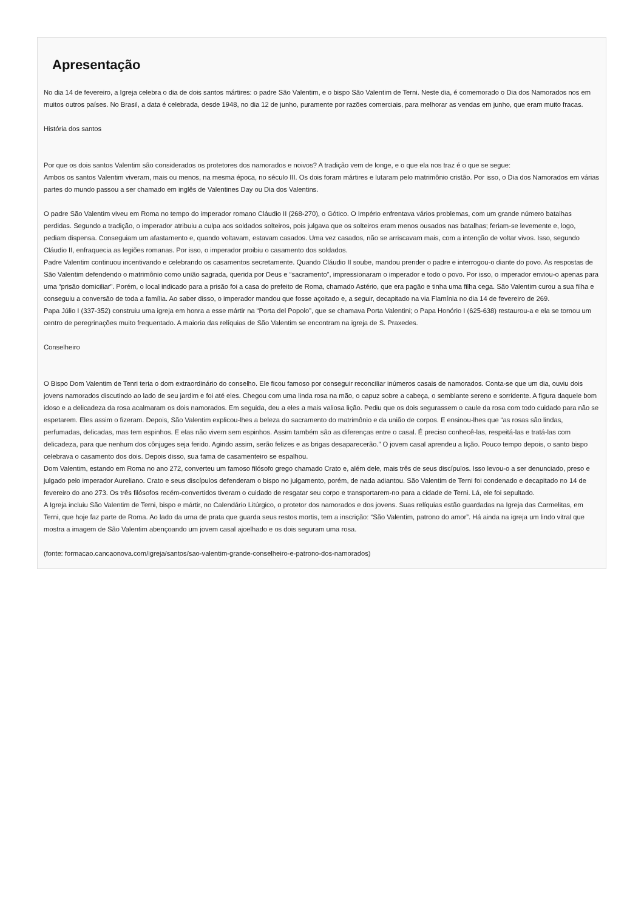Apresentação
No dia 14 de fevereiro, a Igreja celebra o dia de dois santos mártires: o padre São Valentim, e o bispo São Valentim de Terni. Neste dia, é comemorado o Dia dos Namorados nos em muitos outros países. No Brasil, a data é celebrada, desde 1948, no dia 12 de junho, puramente por razões comerciais, para melhorar as vendas em junho, que eram muito fracas.
História dos santos
Por que os dois santos Valentim são considerados os protetores dos namorados e noivos? A tradição vem de longe, e o que ela nos traz é o que se segue:
Ambos os santos Valentim viveram, mais ou menos, na mesma época, no século III. Os dois foram mártires e lutaram pelo matrimônio cristão. Por isso, o Dia dos Namorados em várias partes do mundo passou a ser chamado em inglês de Valentines Day ou Dia dos Valentins.
O padre São Valentim viveu em Roma no tempo do imperador romano Cláudio II (268-270), o Gótico. O Império enfrentava vários problemas, com um grande número batalhas perdidas. Segundo a tradição, o imperador atribuiu a culpa aos soldados solteiros, pois julgava que os solteiros eram menos ousados nas batalhas; feriam-se levemente e, logo, pediam dispensa. Conseguiam um afastamento e, quando voltavam, estavam casados. Uma vez casados, não se arriscavam mais, com a intenção de voltar vivos. Isso, segundo Cláudio II, enfraquecia as legiões romanas. Por isso, o imperador proibiu o casamento dos soldados.
Padre Valentim continuou incentivando e celebrando os casamentos secretamente. Quando Cláudio II soube, mandou prender o padre e interrogou-o diante do povo. As respostas de São Valentim defendendo o matrimônio como união sagrada, querida por Deus e “sacramento”, impressionaram o imperador e todo o povo. Por isso, o imperador enviou-o apenas para uma “prisão domiciliar”. Porém, o local indicado para a prisão foi a casa do prefeito de Roma, chamado Astério, que era pagão e tinha uma filha cega. São Valentim curou a sua filha e conseguiu a conversão de toda a família. Ao saber disso, o imperador mandou que fosse açoitado e, a seguir, decapitado na via Flamínia no dia 14 de fevereiro de 269.
Papa Júlio I (337-352) construiu uma igreja em honra a esse mártir na “Porta del Popolo”, que se chamava Porta Valentini; o Papa Honório I (625-638) restaurou-a e ela se tornou um centro de peregrinações muito frequentado. A maioria das relíquias de São Valentim se encontram na igreja de S. Praxedes.
Conselheiro
O Bispo Dom Valentim de Tenri teria o dom extraordinário do conselho. Ele ficou famoso por conseguir reconciliar inúmeros casais de namorados. Conta-se que um dia, ouviu dois jovens namorados discutindo ao lado de seu jardim e foi até eles. Chegou com uma linda rosa na mão, o capuz sobre a cabeça, o semblante sereno e sorridente. A figura daquele bom idoso e a delicadeza da rosa acalmaram os dois namorados. Em seguida, deu a eles a mais valiosa lição. Pediu que os dois segurassem o caule da rosa com todo cuidado para não se espetarem. Eles assim o fizeram. Depois, São Valentim explicou-lhes a beleza do sacramento do matrimônio e da união de corpos. E ensinou-lhes que “as rosas são lindas, perfumadas, delicadas, mas tem espinhos. E elas não vivem sem espinhos. Assim também são as diferenças entre o casal. É preciso conhecê-las, respeitá-las e tratá-las com delicadeza, para que nenhum dos cônjuges seja ferido. Agindo assim, serão felizes e as brigas desaparecerão.” O jovem casal aprendeu a lição. Pouco tempo depois, o santo bispo celebrava o casamento dos dois. Depois disso, sua fama de casamenteiro se espalhou.
Dom Valentim, estando em Roma no ano 272, converteu um famoso filósofo grego chamado Crato e, além dele, mais três de seus discípulos. Isso levou-o a ser denunciado, preso e julgado pelo imperador Aureliano. Crato e seus discípulos defenderam o bispo no julgamento, porém, de nada adiantou. São Valentim de Terni foi condenado e decapitado no 14 de fevereiro do ano 273. Os três filósofos recém-convertidos tiveram o cuidado de resgatar seu corpo e transportarem-no para a cidade de Terni. Lá, ele foi sepultado.
A Igreja incluiu São Valentim de Terni, bispo e mártir, no Calendário Litúrgico, o protetor dos namorados e dos jovens. Suas relíquias estão guardadas na Igreja das Carmelitas, em Terni, que hoje faz parte de Roma. Ao lado da urna de prata que guarda seus restos mortis, tem a inscrição: “São Valentim, patrono do amor”. Há ainda na igreja um lindo vitral que mostra a imagem de São Valentim abençoando um jovem casal ajoelhado e os dois seguram uma rosa.
(fonte: formacao.cancaonova.com/igreja/santos/sao-valentim-grande-conselheiro-e-patrono-dos-namorados)